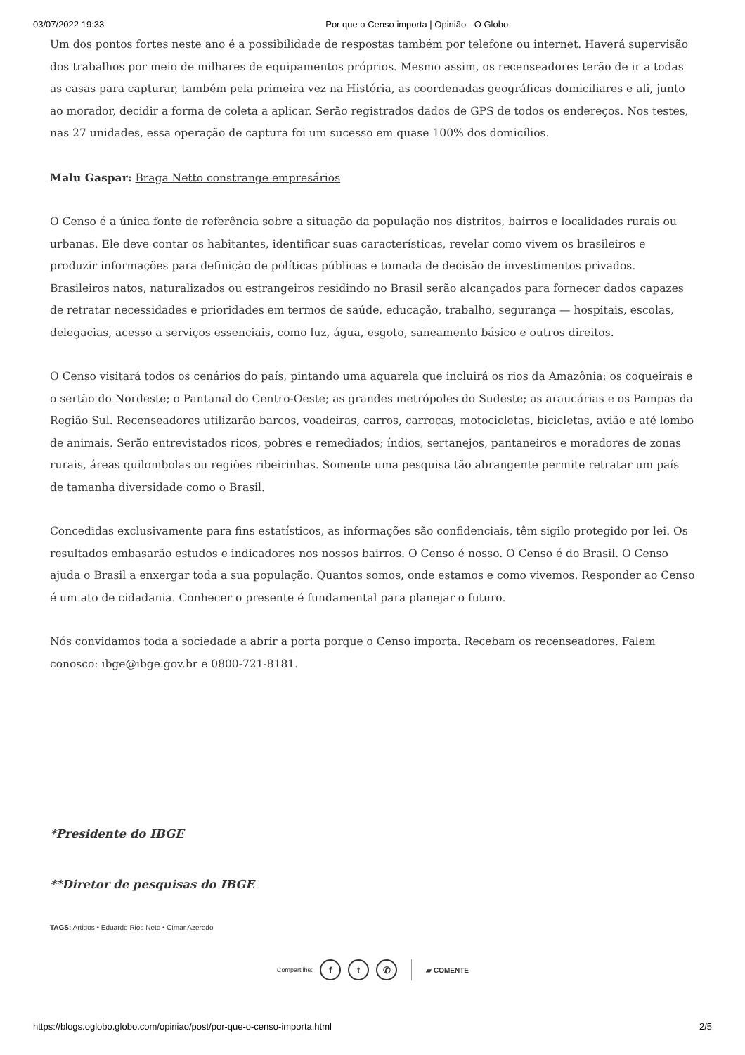03/07/2022 19:33 Por que o Censo importa | Opinião - O Globo
Um dos pontos fortes neste ano é a possibilidade de respostas também por telefone ou internet. Haverá supervisão dos trabalhos por meio de milhares de equipamentos próprios. Mesmo assim, os recenseadores terão de ir a todas as casas para capturar, também pela primeira vez na História, as coordenadas geográficas domiciliares e ali, junto ao morador, decidir a forma de coleta a aplicar. Serão registrados dados de GPS de todos os endereços. Nos testes, nas 27 unidades, essa operação de captura foi um sucesso em quase 100% dos domicílios.
Malu Gaspar: Braga Netto constrange empresários
O Censo é a única fonte de referência sobre a situação da população nos distritos, bairros e localidades rurais ou urbanas. Ele deve contar os habitantes, identificar suas características, revelar como vivem os brasileiros e produzir informações para definição de políticas públicas e tomada de decisão de investimentos privados. Brasileiros natos, naturalizados ou estrangeiros residindo no Brasil serão alcançados para fornecer dados capazes de retratar necessidades e prioridades em termos de saúde, educação, trabalho, segurança — hospitais, escolas, delegacias, acesso a serviços essenciais, como luz, água, esgoto, saneamento básico e outros direitos.
O Censo visitará todos os cenários do país, pintando uma aquarela que incluirá os rios da Amazônia; os coqueirais e o sertão do Nordeste; o Pantanal do Centro-Oeste; as grandes metrópoles do Sudeste; as araucárias e os Pampas da Região Sul. Recenseadores utilizarão barcos, voadeiras, carros, carroças, motocicletas, bicicletas, avião e até lombo de animais. Serão entrevistados ricos, pobres e remediados; índios, sertanejos, pantaneiros e moradores de zonas rurais, áreas quilombolas ou regiões ribeirinhas. Somente uma pesquisa tão abrangente permite retratar um país de tamanha diversidade como o Brasil.
Concedidas exclusivamente para fins estatísticos, as informações são confidenciais, têm sigilo protegido por lei. Os resultados embasarão estudos e indicadores nos nossos bairros. O Censo é nosso. O Censo é do Brasil. O Censo ajuda o Brasil a enxergar toda a sua população. Quantos somos, onde estamos e como vivemos. Responder ao Censo é um ato de cidadania. Conhecer o presente é fundamental para planejar o futuro.
Nós convidamos toda a sociedade a abrir a porta porque o Censo importa. Recebam os recenseadores. Falem conosco: ibge@ibge.gov.br e 0800-721-8181.
*Presidente do IBGE
**Diretor de pesquisas do IBGE
TAGS: Artigos • Eduardo Rios Neto • Cimar Azeredo
Compartilhe: f t ✆ ▰ COMENTE
https://blogs.oglobo.globo.com/opiniao/post/por-que-o-censo-importa.html 2/5